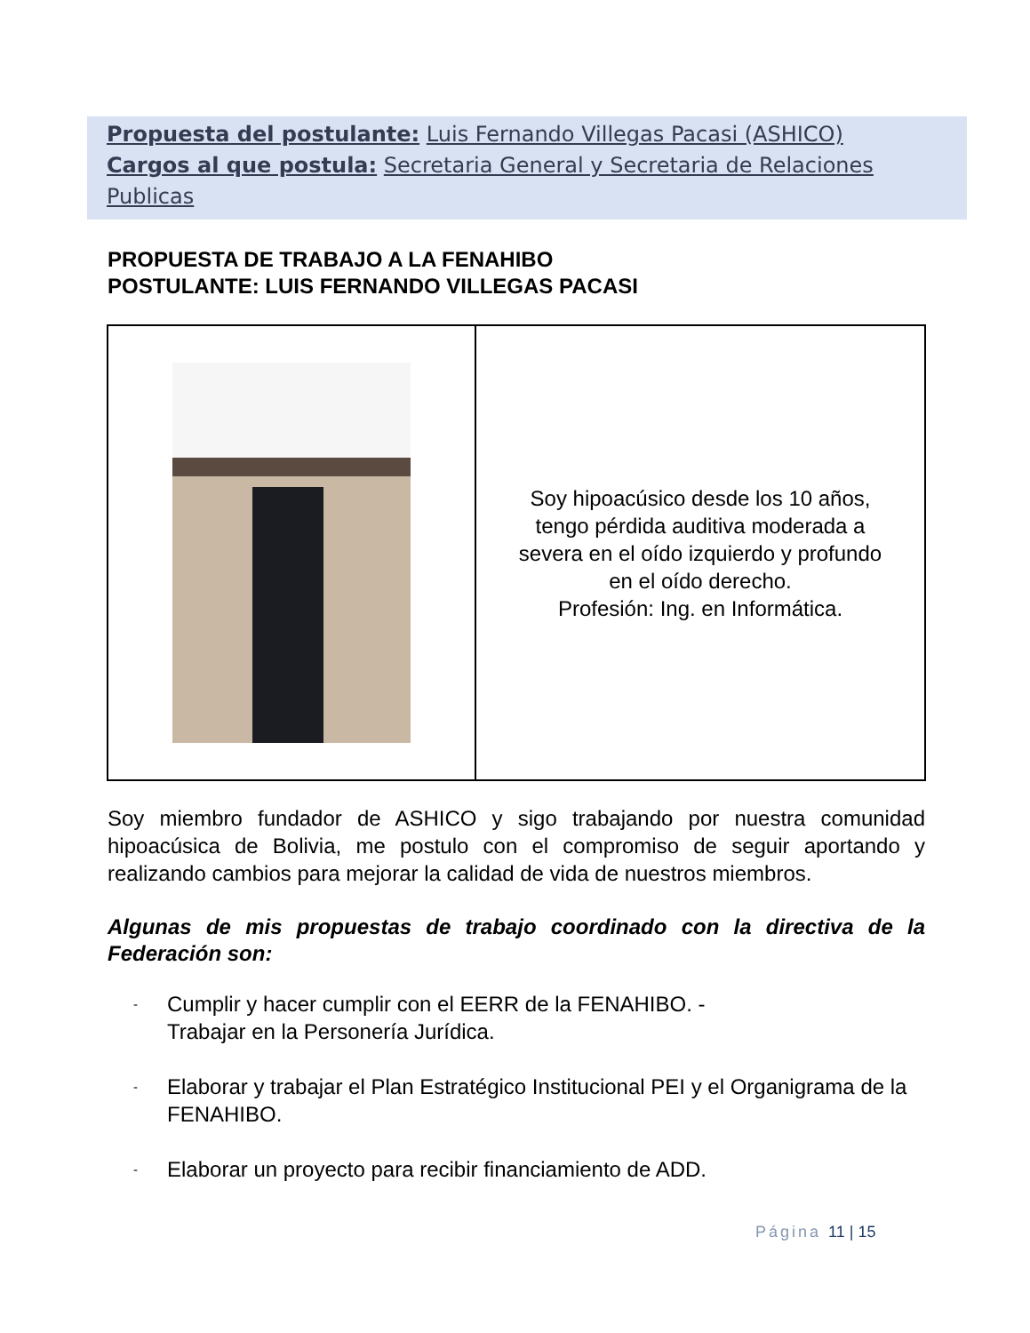Propuesta del postulante: Luis Fernando Villegas Pacasi (ASHICO)
Cargos al que postula: Secretaria General y Secretaria de Relaciones Publicas
PROPUESTA DE TRABAJO A LA FENAHIBO
POSTULANTE: LUIS FERNANDO VILLEGAS PACASI
Soy hipoacúsico desde los 10 años,
tengo pérdida auditiva moderada a
severa en el oído izquierdo y profundo
en el oído derecho.
Profesión: Ing. en Informática.
Soy miembro fundador de ASHICO y sigo trabajando por nuestra comunidad hipoacúsica de Bolivia, me postulo con el compromiso de seguir aportando y realizando cambios para mejorar la calidad de vida de nuestros miembros.
Algunas de mis propuestas de trabajo coordinado con la directiva de la Federación son:
- Cumplir y hacer cumplir con el EERR de la FENAHIBO. -
Trabajar en la Personería Jurídica.
- Elaborar y trabajar el Plan Estratégico Institucional PEI y el Organigrama de la FENAHIBO.
- Elaborar un proyecto para recibir financiamiento de ADD.
Página 11 | 15